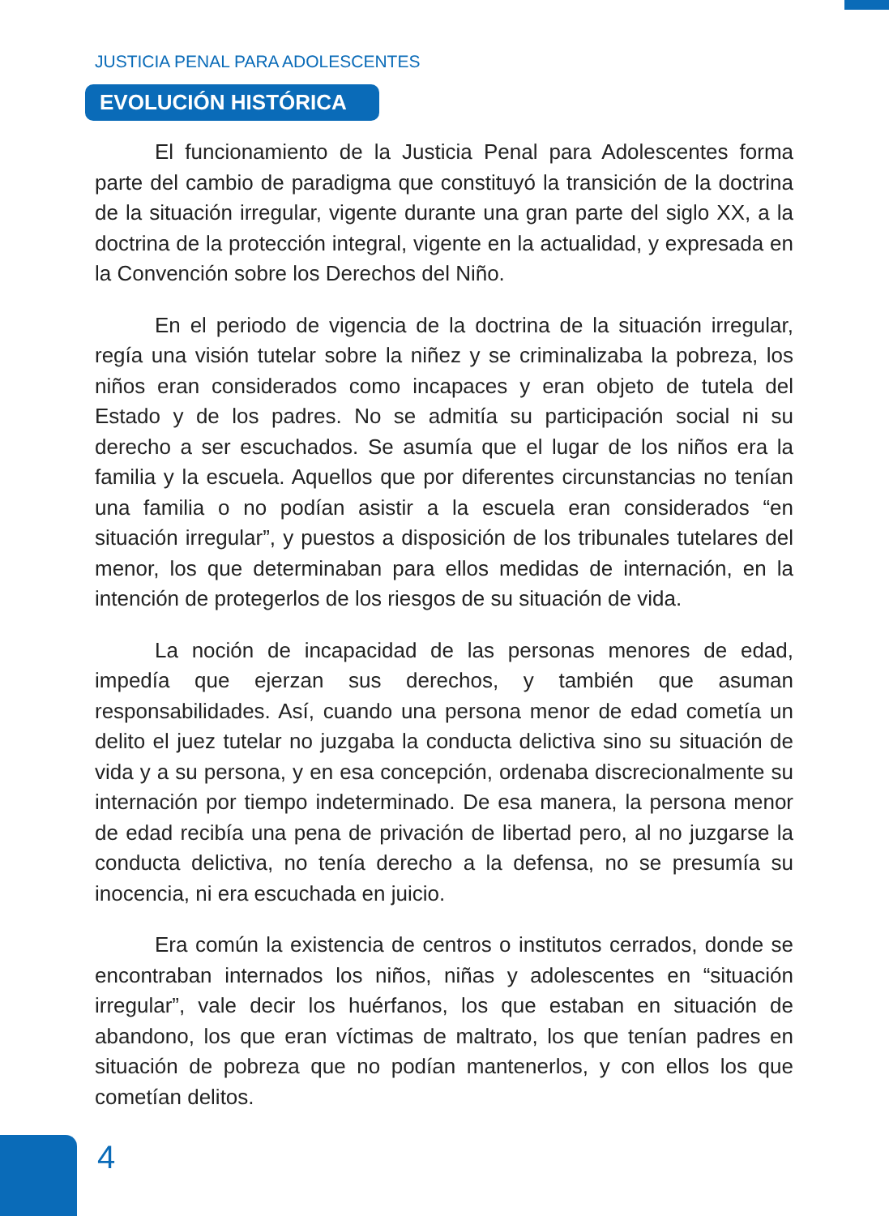JUSTICIA PENAL PARA ADOLESCENTES
EVOLUCIÓN HISTÓRICA
El funcionamiento de la Justicia Penal para Adolescentes forma parte del cambio de paradigma que constituyó la transición de la doctrina de la situación irregular, vigente durante una gran parte del siglo XX, a la doctrina de la protección integral, vigente en la actualidad, y expresada en la Convención sobre los Derechos del Niño.
En el periodo de vigencia de la doctrina de la situación irregular, regía una visión tutelar sobre la niñez y se criminalizaba la pobreza, los niños eran considerados como incapaces y eran objeto de tutela del Estado y de los padres. No se admitía su participación social ni su derecho a ser escuchados. Se asumía que el lugar de los niños era la familia y la escuela. Aquellos que por diferentes circunstancias no tenían una familia o no podían asistir a la escuela eran considerados “en situación irregular”, y puestos a disposición de los tribunales tutelares del menor, los que determinaban para ellos medidas de internación, en la intención de protegerlos de los riesgos de su situación de vida.
La noción de incapacidad de las personas menores de edad, impedía que ejerzan sus derechos, y también que asuman responsabilidades. Así, cuando una persona menor de edad cometía un delito el juez tutelar no juzgaba la conducta delictiva sino su situación de vida y a su persona, y en esa concepción, ordenaba discrecionalmente su internación por tiempo indeterminado. De esa manera, la persona menor de edad recibía una pena de privación de libertad pero, al no juzgarse la conducta delictiva, no tenía derecho a la defensa, no se presumía su inocencia, ni era escuchada en juicio.
Era común la existencia de centros o institutos cerrados, donde se encontraban internados los niños, niñas y adolescentes en “situación irregular”, vale decir los huérfanos, los que estaban en situación de abandono, los que eran víctimas de maltrato, los que tenían padres en situación de pobreza que no podían mantenerlos, y con ellos los que cometían delitos.
4